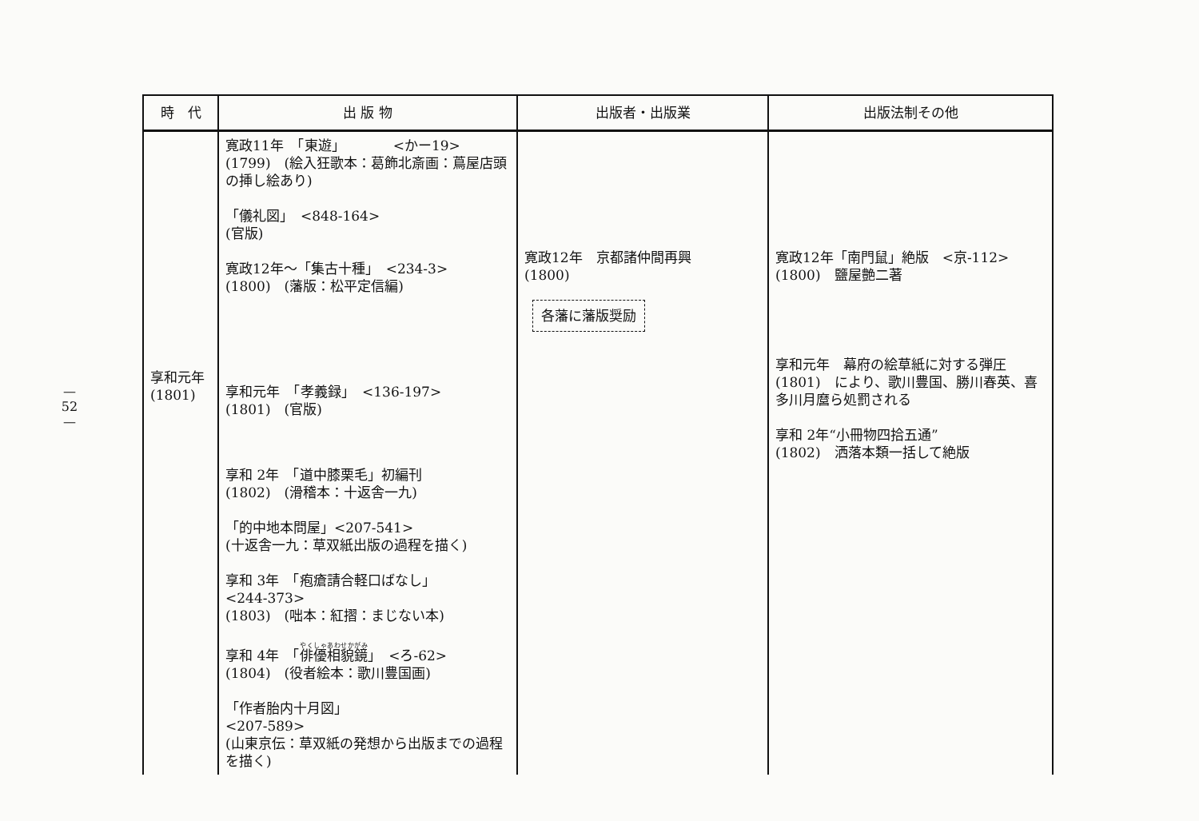— 52 —
| 時 代 | 出 版 物 | 出版者・出版業 | 出版法制その他 |
| --- | --- | --- | --- |
| 享和元年 (1801) | 寛政11年 「東遊」 <かー19> (1799) (絵入狂歌本：葛飾北斎画：蔦屋店頭の挿し絵あり) 「儀礼図」 <848-164> (官版) 寛政12年～「集古十種」 <234-3> (1800) (藩版：松平定信編) 享和元年 「孝義録」 <136-197> (1801) (官版) 享和 2年 「道中膝栗毛」初編刊 (1802) (滑稽本：十返舎一九) 「的中地本問屋」<207-541> (十返舎一九：草双紙出版の過程を描く) 享和 3年 「疱瘡請合軽口ばなし」 <244-373> (1803) (咄本：紅摺：まじない本) 享和 4年 「 俳優相貌鏡 」 <ろ-62> (1804) (役者絵本：歌川豊国画) 「作者胎内十月図」 <207-589> (山東京伝：草双紙の発想から出版までの過程を描く) | 寛政12年 京都諸仲間再興 (1800) 各藩に藩版奨励 | 寛政12年「南門鼠」絶版 <京-112> (1800) 鹽屋艶二著 享和元年 幕府の絵草紙に対する弾圧 (1801) により、歌川豊国、勝川春英、喜多川月麿ら処罰される 享和 2年“小冊物四拾五通” (1802) 洒落本類一括して絶版 |